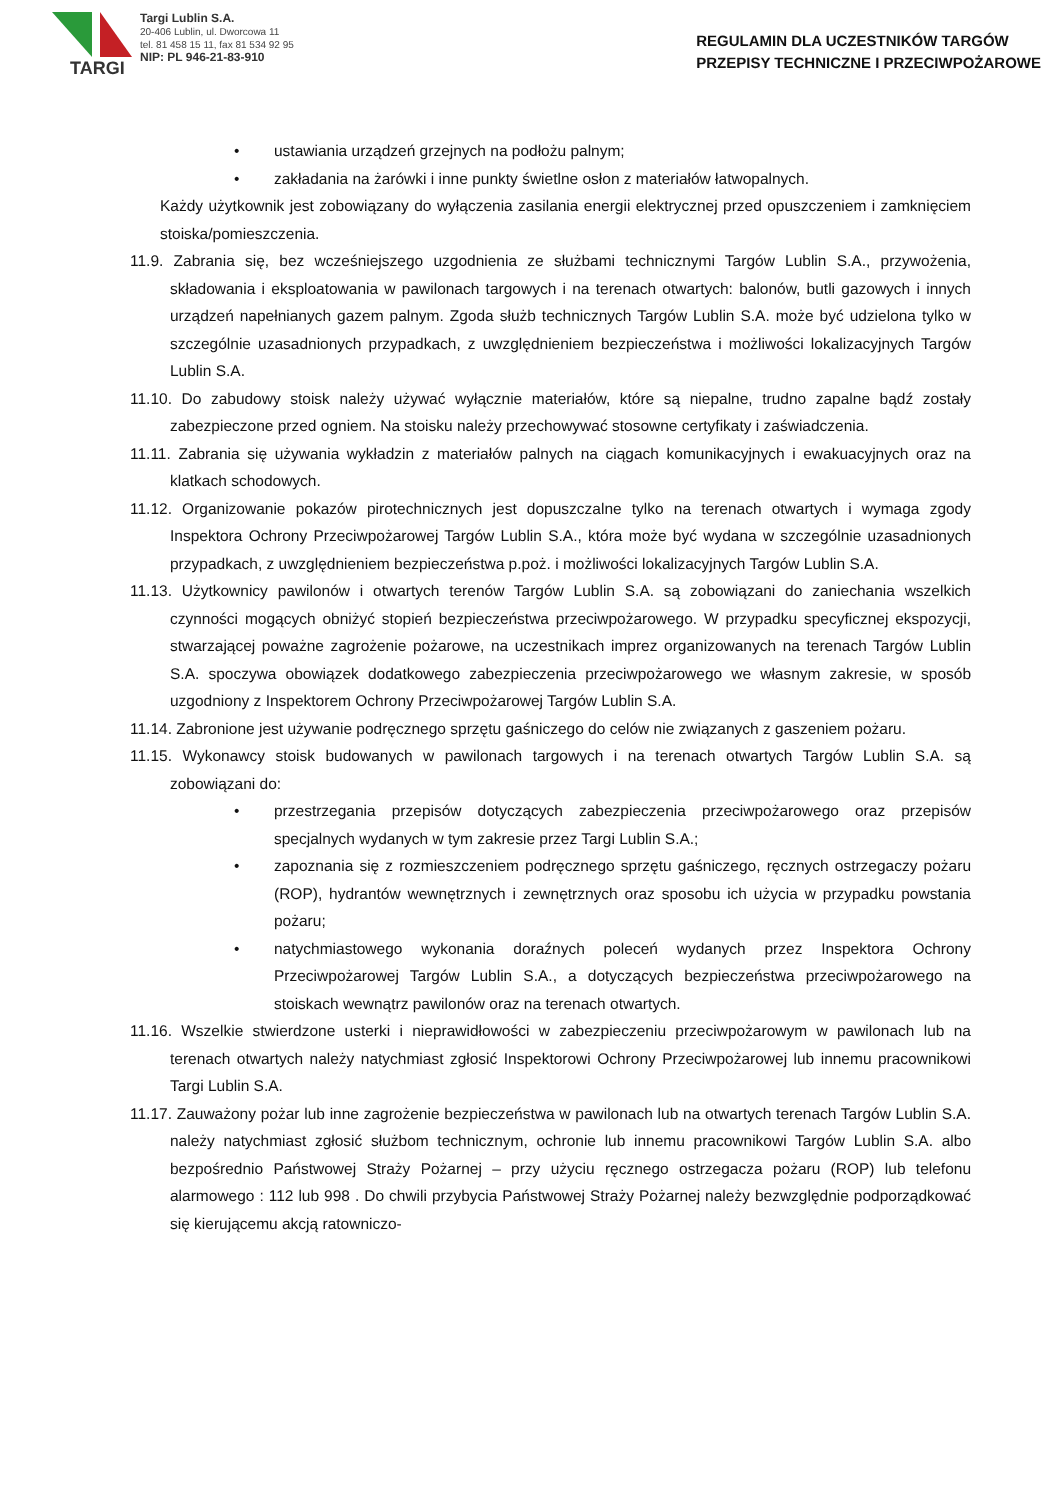TARGI
Targi Lublin S.A.
20-406 Lublin, ul. Dworcowa 11
tel. 81 458 15 11, fax 81 534 92 95
NIP: PL 946-21-83-910
REGULAMIN DLA UCZESTNIKÓW TARGÓW
PRZEPISY TECHNICZNE I PRZECIWPOŻAROWE
• ustawiania urządzeń grzejnych na podłożu palnym;
• zakładania na żarówki i inne punkty świetlne osłon z materiałów łatwopalnych.
Każdy użytkownik jest zobowiązany do wyłączenia zasilania energii elektrycznej przed opuszczeniem i zamknięciem stoiska/pomieszczenia.
11.9. Zabrania się, bez wcześniejszego uzgodnienia ze służbami technicznymi Targów Lublin S.A., przywożenia, składowania i eksploatowania w pawilonach targowych i na terenach otwartych: balonów, butli gazowych i innych urządzeń napełnianych gazem palnym. Zgoda służb technicznych Targów Lublin S.A. może być udzielona tylko w szczególnie uzasadnionych przypadkach, z uwzględnieniem bezpieczeństwa i możliwości lokalizacyjnych Targów Lublin S.A.
11.10. Do zabudowy stoisk należy używać wyłącznie materiałów, które są niepalne, trudno zapalne bądź zostały zabezpieczone przed ogniem. Na stoisku należy przechowywać stosowne certyfikaty i zaświadczenia.
11.11. Zabrania się używania wykładzin z materiałów palnych na ciągach komunikacyjnych i ewakuacyjnych oraz na klatkach schodowych.
11.12. Organizowanie pokazów pirotechnicznych jest dopuszczalne tylko na terenach otwartych i wymaga zgody Inspektora Ochrony Przeciwpożarowej Targów Lublin S.A., która może być wydana w szczególnie uzasadnionych przypadkach, z uwzględnieniem bezpieczeństwa p.poż. i możliwości lokalizacyjnych Targów Lublin S.A.
11.13. Użytkownicy pawilonów i otwartych terenów Targów Lublin S.A. są zobowiązani do zaniechania wszelkich czynności mogących obniżyć stopień bezpieczeństwa przeciwpożarowego. W przypadku specyficznej ekspozycji, stwarzającej poważne zagrożenie pożarowe, na uczestnikach imprez organizowanych na terenach Targów Lublin S.A. spoczywa obowiązek dodatkowego zabezpieczenia przeciwpożarowego we własnym zakresie, w sposób uzgodniony z Inspektorem Ochrony Przeciwpożarowej Targów Lublin S.A.
11.14. Zabronione jest używanie podręcznego sprzętu gaśniczego do celów nie związanych z gaszeniem pożaru.
11.15. Wykonawcy stoisk budowanych w pawilonach targowych i na terenach otwartych Targów Lublin S.A. są zobowiązani do:
• przestrzegania przepisów dotyczących zabezpieczenia przeciwpożarowego oraz przepisów specjalnych wydanych w tym zakresie przez Targi Lublin S.A.;
• zapoznania się z rozmieszczeniem podręcznego sprzętu gaśniczego, ręcznych ostrzegaczy pożaru (ROP), hydrantów wewnętrznych i zewnętrznych oraz sposobu ich użycia w przypadku powstania pożaru;
• natychmiastowego wykonania doraźnych poleceń wydanych przez Inspektora Ochrony Przeciwpożarowej Targów Lublin S.A., a dotyczących bezpieczeństwa przeciwpożarowego na stoiskach wewnątrz pawilonów oraz na terenach otwartych.
11.16. Wszelkie stwierdzone usterki i nieprawidłowości w zabezpieczeniu przeciwpożarowym w pawilonach lub na terenach otwartych należy natychmiast zgłosić Inspektorowi Ochrony Przeciwpożarowej lub innemu pracownikowi Targi Lublin S.A.
11.17. Zauważony pożar lub inne zagrożenie bezpieczeństwa w pawilonach lub na otwartych terenach Targów Lublin S.A. należy natychmiast zgłosić służbom technicznym, ochronie lub innemu pracownikowi Targów Lublin S.A. albo bezpośrednio Państwowej Straży Pożarnej – przy użyciu ręcznego ostrzegacza pożaru (ROP) lub telefonu alarmowego : 112 lub 998 . Do chwili przybycia Państwowej Straży Pożarnej należy bezwzględnie podporządkować się kierującemu akcją ratowniczo-